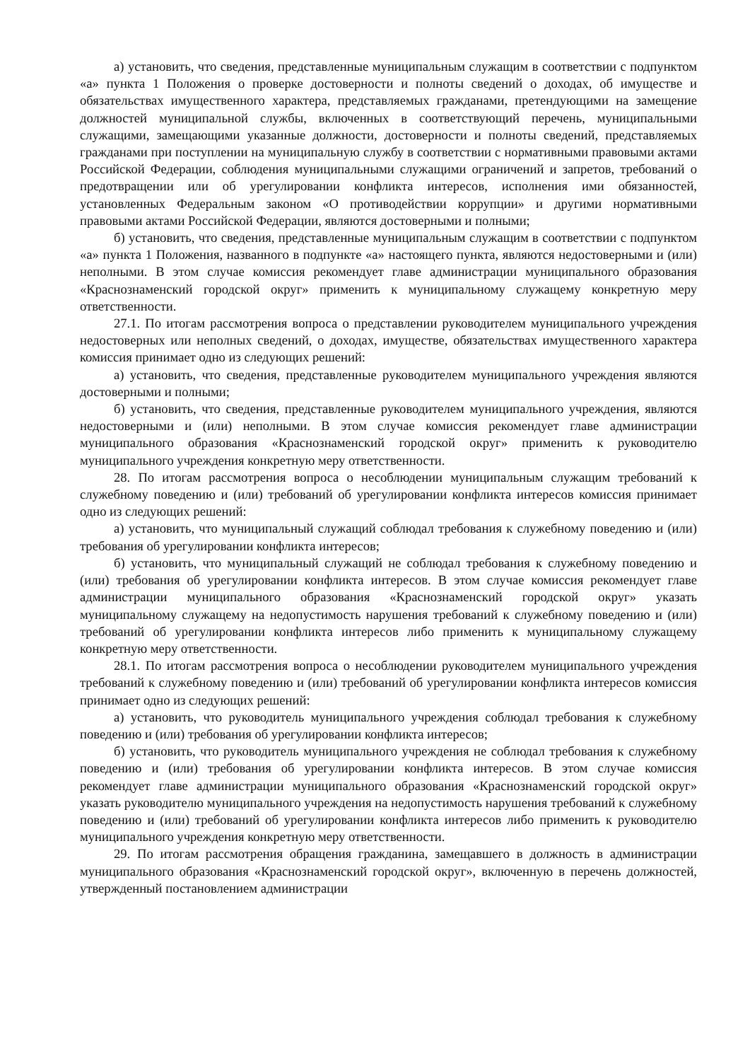а) установить, что сведения, представленные муниципальным служащим в соответствии с подпунктом «а» пункта 1 Положения о проверке достоверности и полноты сведений о доходах, об имуществе и обязательствах имущественного характера, представляемых гражданами, претендующими на замещение должностей муниципальной службы, включенных в соответствующий перечень, муниципальными служащими, замещающими указанные должности, достоверности и полноты сведений, представляемых гражданами при поступлении на муниципальную службу в соответствии с нормативными правовыми актами Российской Федерации, соблюдения муниципальными служащими ограничений и запретов, требований о предотвращении или об урегулировании конфликта интересов, исполнения ими обязанностей, установленных Федеральным законом «О противодействии коррупции» и другими нормативными правовыми актами Российской Федерации, являются достоверными и полными;
б) установить, что сведения, представленные муниципальным служащим в соответствии с подпунктом «а» пункта 1 Положения, названного в подпункте «а» настоящего пункта, являются недостоверными и (или) неполными. В этом случае комиссия рекомендует главе администрации муниципального образования «Краснознаменский городской округ» применить к муниципальному служащему конкретную меру ответственности.
27.1. По итогам рассмотрения вопроса о представлении руководителем муниципального учреждения недостоверных или неполных сведений, о доходах, имуществе, обязательствах имущественного характера комиссия принимает одно из следующих решений:
а) установить, что сведения, представленные руководителем муниципального учреждения являются достоверными и полными;
б) установить, что сведения, представленные руководителем муниципального учреждения, являются недостоверными и (или) неполными. В этом случае комиссия рекомендует главе администрации муниципального образования «Краснознаменский городской округ» применить к руководителю муниципального учреждения конкретную меру ответственности.
28. По итогам рассмотрения вопроса о несоблюдении муниципальным служащим требований к служебному поведению и (или) требований об урегулировании конфликта интересов комиссия принимает одно из следующих решений:
а) установить, что муниципальный служащий соблюдал требования к служебному поведению и (или) требования об урегулировании конфликта интересов;
б) установить, что муниципальный служащий не соблюдал требования к служебному поведению и (или) требования об урегулировании конфликта интересов. В этом случае комиссия рекомендует главе администрации муниципального образования «Краснознаменский городской округ» указать муниципальному служащему на недопустимость нарушения требований к служебному поведению и (или) требований об урегулировании конфликта интересов либо применить к муниципальному служащему конкретную меру ответственности.
28.1. По итогам рассмотрения вопроса о несоблюдении руководителем муниципального учреждения требований к служебному поведению и (или) требований об урегулировании конфликта интересов комиссия принимает одно из следующих решений:
а) установить, что руководитель муниципального учреждения соблюдал требования к служебному поведению и (или) требования об урегулировании конфликта интересов;
б) установить, что руководитель муниципального учреждения не соблюдал требования к служебному поведению и (или) требования об урегулировании конфликта интересов. В этом случае комиссия рекомендует главе администрации муниципального образования «Краснознаменский городской округ» указать руководителю муниципального учреждения на недопустимость нарушения требований к служебному поведению и (или) требований об урегулировании конфликта интересов либо применить к руководителю муниципального учреждения конкретную меру ответственности.
29. По итогам рассмотрения обращения гражданина, замещавшего в должность в администрации муниципального образования «Краснознаменский городской округ», включенную в перечень должностей, утвержденный постановлением администрации